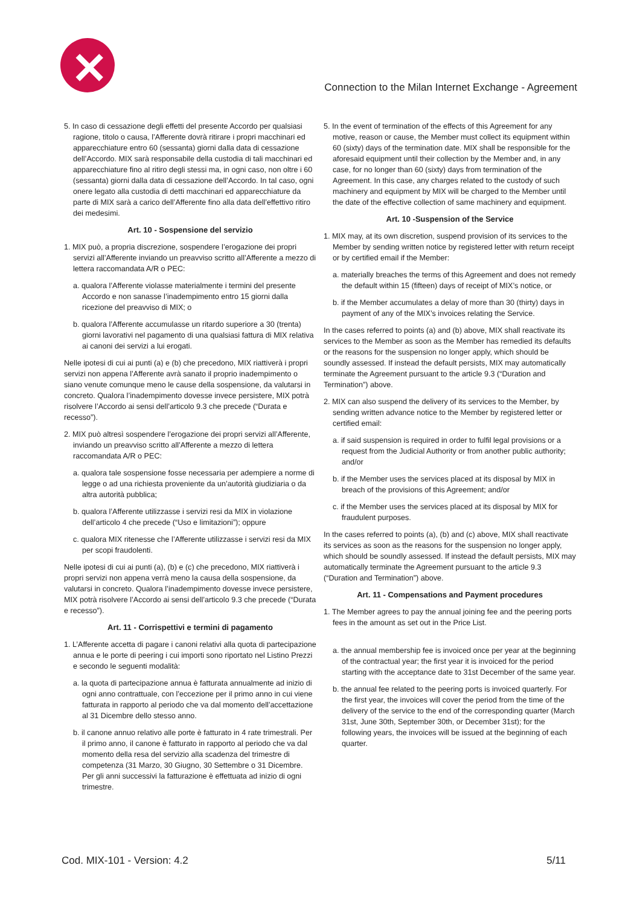✕
Connection to the Milan Internet Exchange - Agreement
5. In caso di cessazione degli effetti del presente Accordo per qualsiasi ragione, titolo o causa, l’Afferente dovrà ritirare i propri macchinari ed apparecchiature entro 60 (sessanta) giorni dalla data di cessazione dell’Accordo. MIX sarà responsabile della custodia di tali macchinari ed apparecchiature fino al ritiro degli stessi ma, in ogni caso, non oltre i 60 (sessanta) giorni dalla data di cessazione dell’Accordo. In tal caso, ogni onere legato alla custodia di detti macchinari ed apparecchiature da parte di MIX sarà a carico dell’Afferente fino alla data dell’effettivo ritiro dei medesimi.
Art. 10 - Sospensione del servizio
1. MIX può, a propria discrezione, sospendere l’erogazione dei propri servizi all’Afferente inviando un preavviso scritto all’Afferente a mezzo di lettera raccomandata A/R o PEC:
a. qualora l’Afferente violasse materialmente i termini del presente Accordo e non sanasse l’inadempimento entro 15 giorni dalla ricezione del preavviso di MIX; o
b. qualora l’Afferente accumulasse un ritardo superiore a 30 (trenta) giorni lavorativi nel pagamento di una qualsiasi fattura di MIX relativa ai canoni dei servizi a lui erogati.
Nelle ipotesi di cui ai punti (a) e (b) che precedono, MIX riattiverà i propri servizi non appena l’Afferente avrà sanato il proprio inadempimento o siano venute comunque meno le cause della sospensione, da valutarsi in concreto. Qualora l’inadempimento dovesse invece persistere, MIX potrà risolvere l’Accordo ai sensi dell’articolo 9.3 che precede (“Durata e recesso”).
2. MIX può altresì sospendere l’erogazione dei propri servizi all’Afferente, inviando un preavviso scritto all’Afferente a mezzo di lettera raccomandata A/R o PEC:
a. qualora tale sospensione fosse necessaria per adempiere a norme di legge o ad una richiesta proveniente da un’autorità giudiziaria o da altra autorità pubblica;
b. qualora l’Afferente utilizzasse i servizi resi da MIX in violazione dell’articolo 4 che precede (“Uso e limitazioni”); oppure
c. qualora MIX ritenesse che l’Afferente utilizzasse i servizi resi da MIX per scopi fraudolenti.
Nelle ipotesi di cui ai punti (a), (b) e (c) che precedono, MIX riattiverà i propri servizi non appena verrà meno la causa della sospensione, da valutarsi in concreto. Qualora l’inadempimento dovesse invece persistere, MIX potrà risolvere l’Accordo ai sensi dell’articolo 9.3 che precede (“Durata e recesso”).
Art. 11 - Corrispettivi e termini di pagamento
1. L’Afferente accetta di pagare i canoni relativi alla quota di partecipazione annua e le porte di peering i cui importi sono riportato nel Listino Prezzi e secondo le seguenti modalità:
a. la quota di partecipazione annua è fatturata annualmente ad inizio di ogni anno contrattuale, con l’eccezione per il primo anno in cui viene fatturata in rapporto al periodo che va dal momento dell’accettazione al 31 Dicembre dello stesso anno.
b. il canone annuo relativo alle porte è fatturato in 4 rate trimestrali. Per il primo anno, il canone è fatturato in rapporto al periodo che va dal momento della resa del servizio alla scadenza del trimestre di competenza (31 Marzo, 30 Giugno, 30 Settembre o 31 Dicembre. Per gli anni successivi la fatturazione è effettuata ad inizio di ogni trimestre.
5. In the event of termination of the effects of this Agreement for any motive, reason or cause, the Member must collect its equipment within 60 (sixty) days of the termination date. MIX shall be responsible for the aforesaid equipment until their collection by the Member and, in any case, for no longer than 60 (sixty) days from termination of the Agreement. In this case, any charges related to the custody of such machinery and equipment by MIX will be charged to the Member until the date of the effective collection of same machinery and equipment.
Art. 10 -Suspension of the Service
1. MIX may, at its own discretion, suspend provision of its services to the Member by sending written notice by registered letter with return receipt or by certified email if the Member:
a. materially breaches the terms of this Agreement and does not remedy the default within 15 (fifteen) days of receipt of MIX’s notice, or
b. if the Member accumulates a delay of more than 30 (thirty) days in payment of any of the MIX’s invoices relating the Service.
In the cases referred to points (a) and (b) above, MIX shall reactivate its services to the Member as soon as the Member has remedied its defaults or the reasons for the suspension no longer apply, which should be soundly assessed. If instead the default persists, MIX may automatically terminate the Agreement pursuant to the article 9.3 (“Duration and Termination”) above.
2. MIX can also suspend the delivery of its services to the Member, by sending written advance notice to the Member by registered letter or certified email:
a. if said suspension is required in order to fulfil legal provisions or a request from the Judicial Authority or from another public authority; and/or
b. if the Member uses the services placed at its disposal by MIX in breach of the provisions of this Agreement; and/or
c. if the Member uses the services placed at its disposal by MIX for fraudulent purposes.
In the cases referred to points (a), (b) and (c) above, MIX shall reactivate its services as soon as the reasons for the suspension no longer apply, which should be soundly assessed. If instead the default persists, MIX may automatically terminate the Agreement pursuant to the article 9.3 (“Duration and Termination”) above.
Art. 11 - Compensations and Payment procedures
1. The Member agrees to pay the annual joining fee and the peering ports fees in the amount as set out in the Price List.
a. the annual membership fee is invoiced once per year at the beginning of the contractual year; the first year it is invoiced for the period starting with the acceptance date to 31st December of the same year.
b. the annual fee related to the peering ports is invoiced quarterly. For the first year, the invoices will cover the period from the time of the delivery of the service to the end of the corresponding quarter (March 31st, June 30th, September 30th, or December 31st); for the following years, the invoices will be issued at the beginning of each quarter.
Cod. MIX-101 - Version: 4.2 5/11